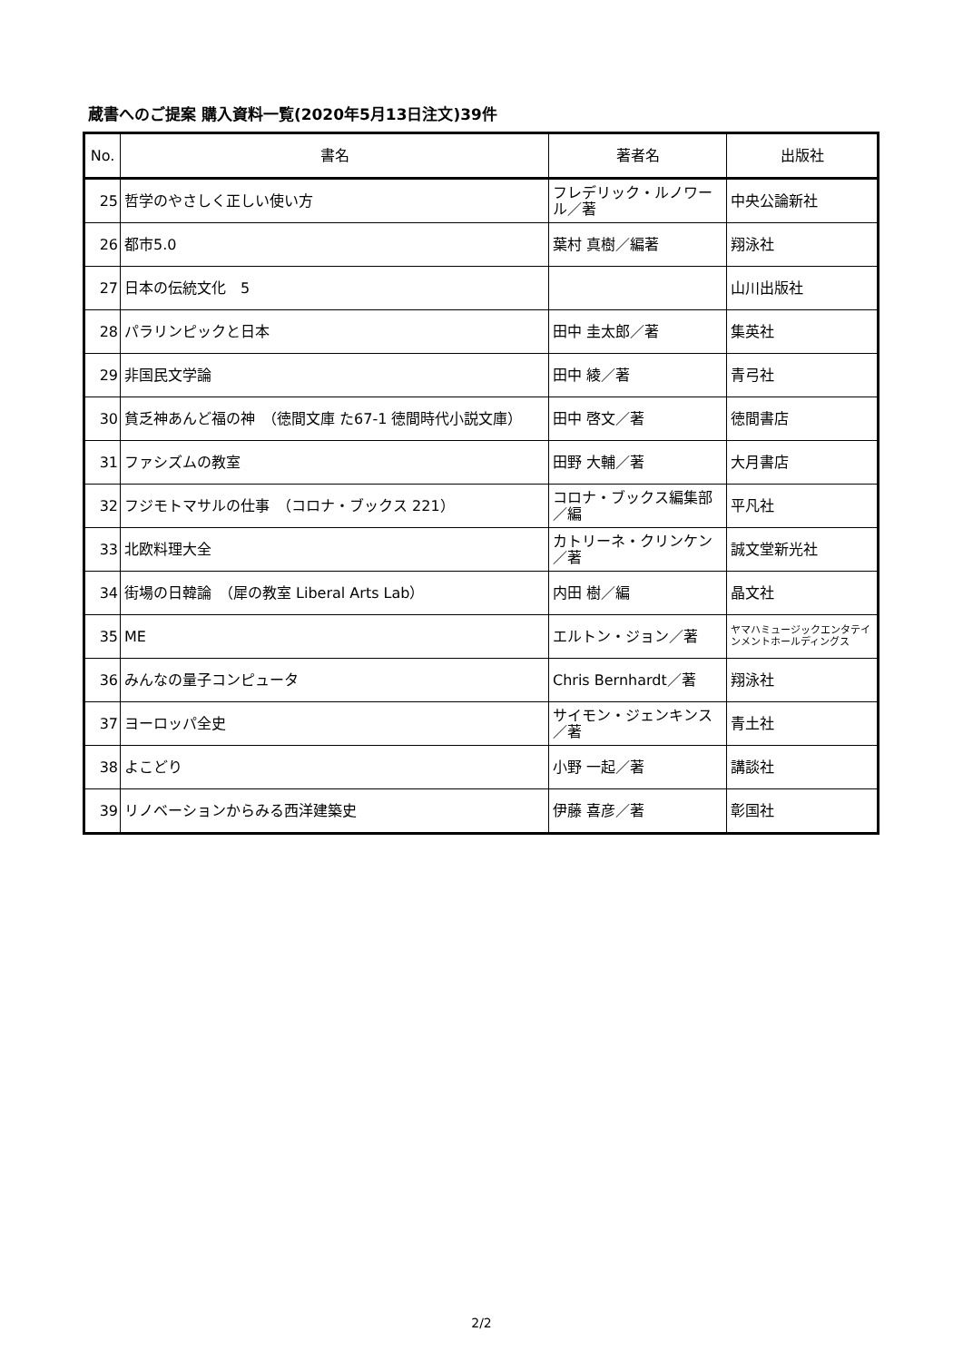蔵書へのご提案 購入資料一覧(2020年5月13日注文)39件
| No. | 書名 | 著者名 | 出版社 |
| --- | --- | --- | --- |
| 25 | 哲学のやさしく正しい使い方 | フレデリック・ルノワール／著 | 中央公論新社 |
| 26 | 都市5.0 | 葉村 真樹／編著 | 翔泳社 |
| 27 | 日本の伝統文化 5 | | 山川出版社 |
| 28 | パラリンピックと日本 | 田中 圭太郎／著 | 集英社 |
| 29 | 非国民文学論 | 田中 綾／著 | 青弓社 |
| 30 | 貧乏神あんど福の神 （徳間文庫 た67-1 徳間時代小説文庫） | 田中 啓文／著 | 徳間書店 |
| 31 | ファシズムの教室 | 田野 大輔／著 | 大月書店 |
| 32 | フジモトマサルの仕事 （コロナ・ブックス 221） | コロナ・ブックス編集部／編 | 平凡社 |
| 33 | 北欧料理大全 | カトリーネ・クリンケン／著 | 誠文堂新光社 |
| 34 | 街場の日韓論 （犀の教室 Liberal Arts Lab） | 内田 樹／編 | 晶文社 |
| 35 | ME | エルトン・ジョン／著 | ヤマハミュージックエンタテインメントホールディングス |
| 36 | みんなの量子コンピュータ | Chris Bernhardt／著 | 翔泳社 |
| 37 | ヨーロッパ全史 | サイモン・ジェンキンス／著 | 青土社 |
| 38 | よこどり | 小野 一起／著 | 講談社 |
| 39 | リノベーションからみる西洋建築史 | 伊藤 喜彦／著 | 彰国社 |
2/2